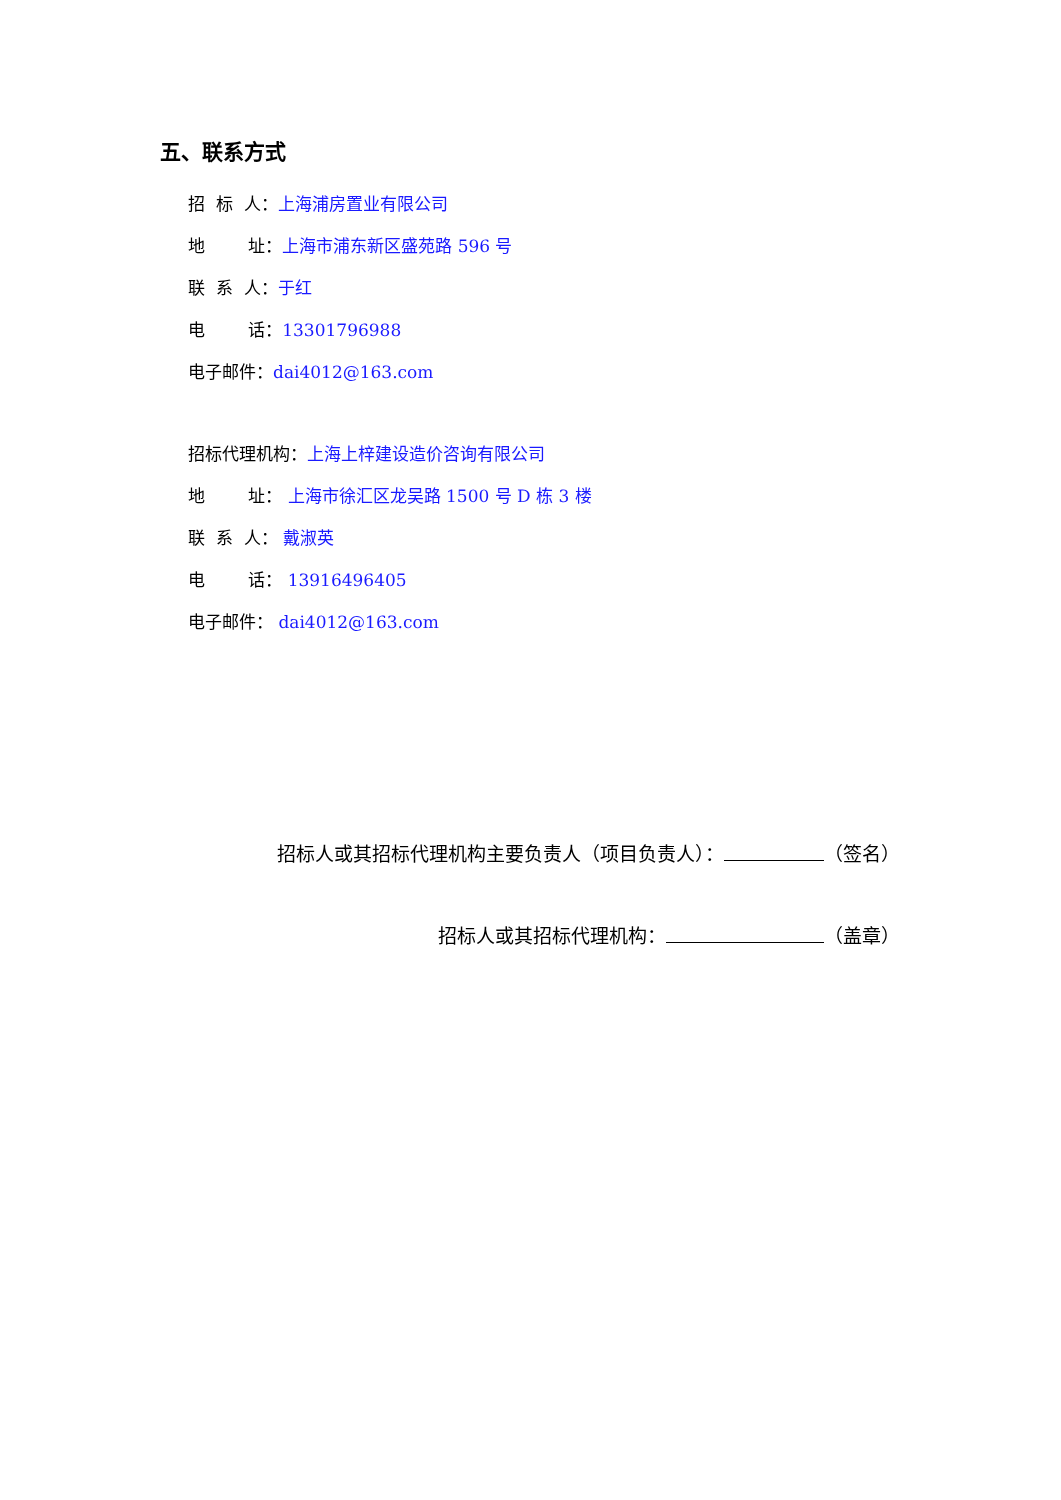五、联系方式
招 标 人：上海浦房置业有限公司
地 址：上海市浦东新区盛苑路 596 号
联 系 人：于红
电 话：13301796988
电子邮件：dai4012@163.com
招标代理机构：上海上梓建设造价咨询有限公司
地 址： 上海市徐汇区龙吴路 1500 号 D 栋 3 楼
联 系 人： 戴淑英
电 话： 13916496405
电子邮件： dai4012@163.com
招标人或其招标代理机构主要负责人（项目负责人）： （签名）
招标人或其招标代理机构： （盖章）